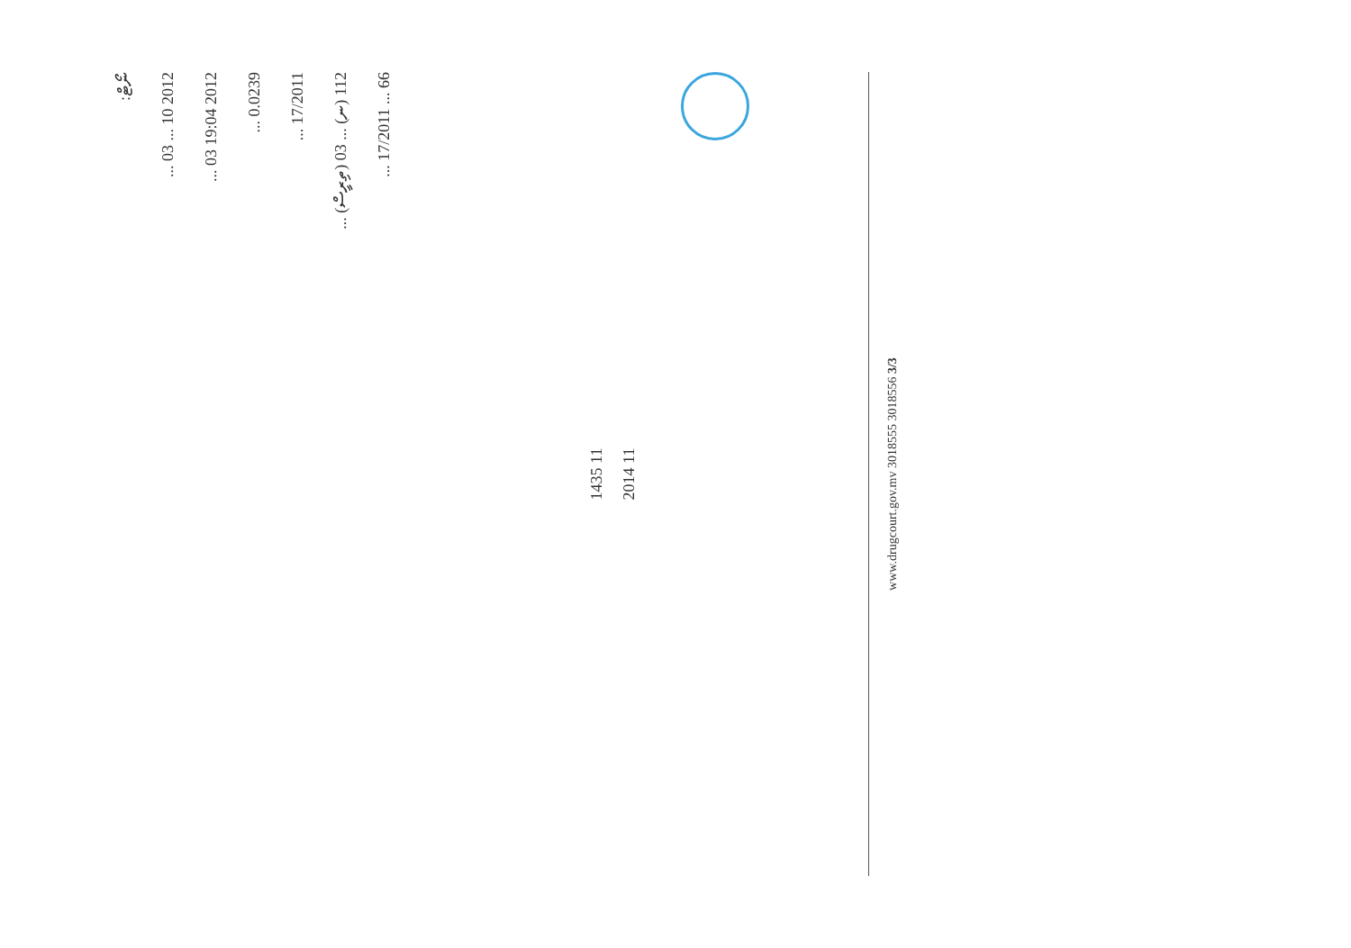ނޯޓް:
2012 10 ... 03 ...
2012 19:04 03 ...
0.0239 ...
17/2011 ...
112 (ނ) ... 03 (ތިރީސް) ...
66 ... 17/2011 ...
1435 11
2014 11
www.drugcourt.gov.mv 3018555 3018556 3/3